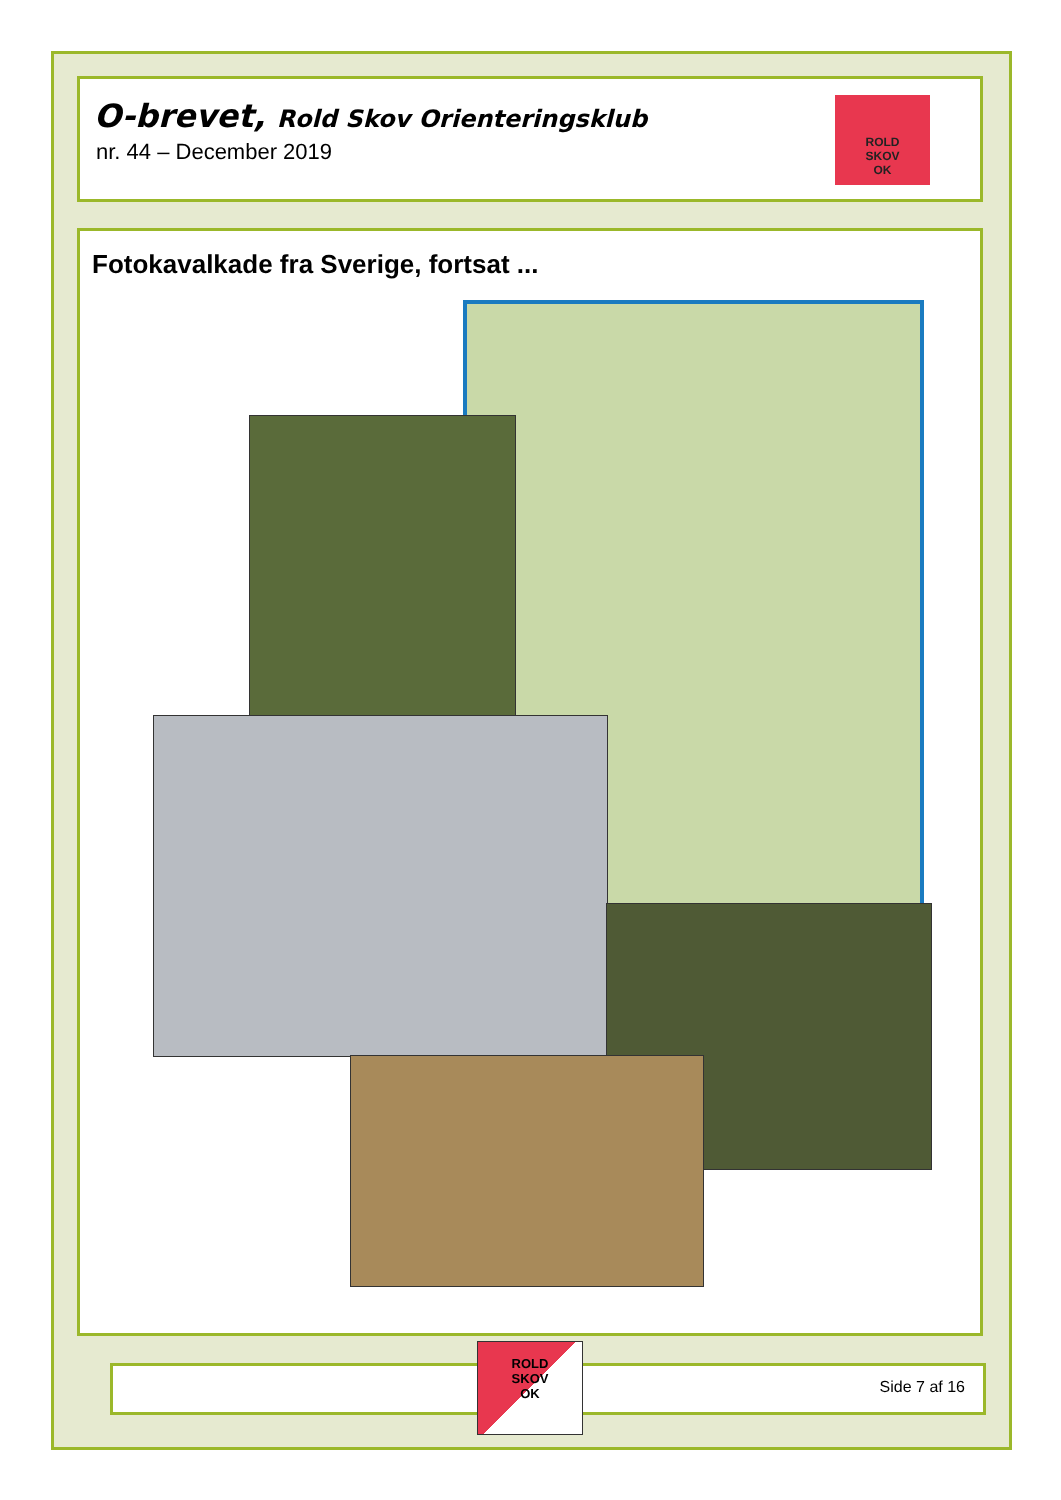O-brevet, Rold Skov Orienteringsklub
nr. 44 – December 2019
ROLD
SKOV
OK
Fotokavalkade fra Sverige, fortsat ...
Side 7 af 16
ROLD
SKOV
OK